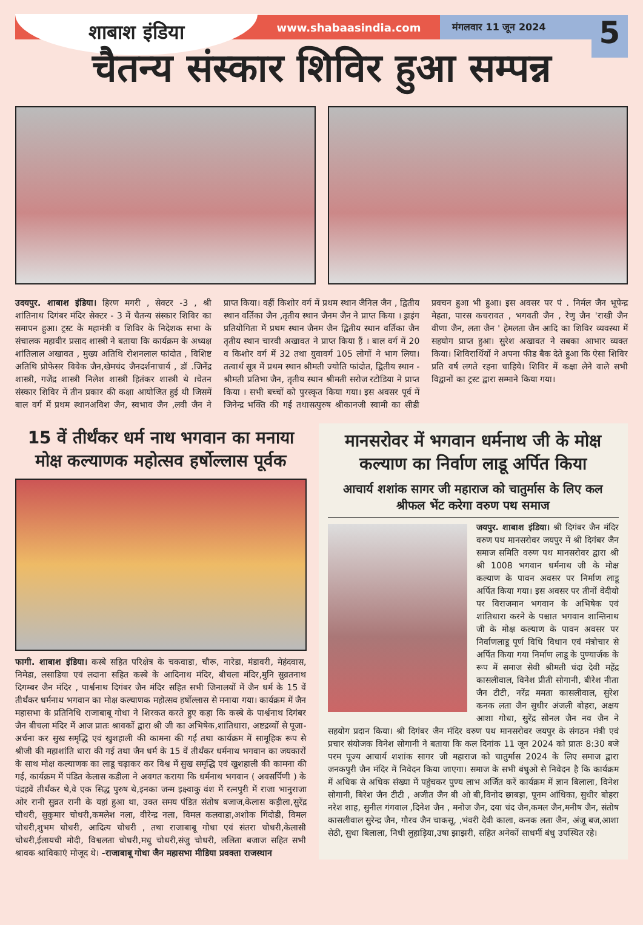शाबाश इंडिया
www.shabaasindia.com
मंगलवार 11 जून 2024
5
चैतन्य संस्कार शिविर हुआ सम्पन्न
उदयपुर. शाबाश इंडिया। हिरण मगरी , सेक्टर -3 , श्री शांतिनाथ दिगंबर मंदिर सेक्टर - 3 में चैतन्य संस्कार शिविर का समापन हुआ। ट्रस्ट के महामंत्री व शिविर के निदेशक सभा के संचालक महावीर प्रसाद शास्त्री ने बताया कि कार्यक्रम के अध्यक्ष शांतिलाल अखावत , मुख्य अतिथि रोशनलाल फांदोत , विशिष्ट अतिथि प्रोफेसर विवेक जैन,खेमचंद जैनदर्शनाचार्य , डॉ .जिनेंद्र शास्त्री, गजेंद्र शास्त्री निलेश शास्त्री हितंकर शास्त्री थे ।चेतन संस्कार शिविर में तीन प्रकार की कक्षा आयोजित हुई थी जिसमें बाल वर्ग में प्रथम स्थानअविश जैन, स्वभाव जैन ,लवी जैन ने प्राप्त किया। वहीं किशोर वर्ग में प्रथम स्थान जैनिल जैन , द्वितीय स्थान वर्तिका जैन ,तृतीय स्थान जैनम जैन ने प्राप्त किया । ड्राइंग प्रतियोगिता में प्रथम स्थान जैनम जैन द्वितीय स्थान वर्तिका जैन तृतीय स्थान चारवी अखावत ने प्राप्त किया हैं । बाल वर्ग में 20 व किशोर वर्ग में 32 तथा युवावर्ग 105 लोगों ने भाग लिया। तत्वार्थ सूत्र में प्रथम स्थान श्रीमती ज्योति फांदोत, द्वितीय स्थान - श्रीमती प्रतिभा जैन, तृतीय स्थान श्रीमती सरोज रटोडिया ने प्राप्त किया । सभी बच्चों को पुरस्कृत किया गया। इस अवसर पूर्व में जिनेन्द्र भक्ति की गई तथासत्पुरुष श्रीकानजी स्वामी का सीडी प्रवचन हुआ भी हुआ। इस अवसर पर पं . निर्मल जैन भूपेन्द्र मेहता, पारस कचरावत , भगवती जैन , रेणु जैन 'राखी जैन वीणा जैन, लता जैन ' हेमलता जैन आदि का शिविर व्यवस्था में सहयोग प्राप्त हुआ। सुरेश अखावत ने सबका आभार व्यक्त किया। शिविरार्थियों ने अपना फीड बैक देते हुआ कि ऐसा शिविर प्रति वर्ष लगते रहना चाहिये। शिविर में कक्षा लेने वाले सभी विद्वानों का ट्रस्ट द्वारा सम्माने किया गया।
15 वें तीर्थंकर धर्म नाथ भगवान का मनाया मोक्ष कल्याणक महोत्सव हर्षोल्लास पूर्वक
फागी. शाबाश इंडिया। कस्बे सहित परिक्षेत्र के चकवाडा, चौरू, नारेडा, मंडावरी, मेहंदवास, निमेडा, लसाडिया एवं लदाना सहित कस्बे के आदिनाथ मंदिर, बीचला मंदिर,मुनि सुव्रतनाथ दिगम्बर जैन मंदिर , पार्श्वनाथ दिगंबर जैन मंदिर सहित सभी जिनालयों में जैन धर्म के 15 वें तीर्थंकर धर्मनाथ भगवान का मोक्ष कल्याणक महोत्सव हर्षोल्लास से मनाया गया। कार्यक्रम में जैन महासभा के प्रतिनिधि राजाबाबू गोधा ने शिरकत करते हुए कहा कि कस्बे के पार्श्वनाथ दिगंबर जैन बीचला मंदिर में आज प्रातः श्रावकों द्वारा श्री जी का अभिषेक,शांतिधारा, अष्टद्रव्यों से पूजा-अर्चना कर सुख समृद्धि एवं खुशहाली की कामना की गई तथा कार्यक्रम में सामूहिक रूप से श्रीजी की महाशांति धारा की गई तथा जैन धर्म के 15 वें तीर्थंकर धर्मनाथ भगवान का जयकारों के साथ मोक्ष कल्याणक का लाडू चढ़ाकर कर विश्व में सुख समृद्धि एवं खुशहाली की कामना की गई, कार्यक्रम में पंडित केलास कडीला ने अवगत कराया कि धर्मनाथ भगवान ( अवसर्पिणी ) के पंद्रहवें तीर्थंकर थे,वे एक सिद्ध पुरुष थे,इनका जन्म इक्ष्वाकु वंश में रत्नपुरी में राजा भानुराजा ओर रानी सुव्रत रानी के यहां हुआ था, उक्त समय पंडित संतोष बजाज,केलास कड़ीला,सुरेंद्र चौधरी, सुकुमार चोधरी,कमलेश नला, वीरेन्द्र नला, विमल कलवाडा,अशोक गिंदोडी, विमल चोधरी,शुभम चोधरी, आदित्य चोधरी , तथा राजाबाबू गोधा एवं संतरा चोधरी,केलासी चोधरी,ईलायची मोदी, विश्वलता चोधरी,मधु चोधरी,संजु चोधरी, ललिता बजाज सहित सभी श्रावक श्राविकाएं मोजूद थे। -राजाबाबू गोधा जैन महासभा मीडिया प्रवक्ता राजस्थान
मानसरोवर में भगवान धर्मनाथ जी के मोक्ष कल्याण का निर्वाण लाडू अर्पित किया
आचार्य शशांक सागर जी महाराज को चातुर्मास के लिए कल श्रीफल भेंट करेगा वरुण पथ समाज
जयपुर. शाबाश इंडिया। श्री दिगंबर जैन मंदिर वरुण पथ मानसरोवर जयपुर में श्री दिगंबर जैन समाज समिति वरुण पथ मानसरोवर द्वारा श्री श्री 1008 भगवान धर्मनाथ जी के मोक्ष कल्याण के पावन अवसर पर निर्माण लाडू अर्पित किया गया। इस अवसर पर तीनों वेदीयो पर विराजमान भगवान के अभिषेक एवं शांतिधारा करने के पश्चात भगवान शान्तिनाथ जी के मोक्ष कल्याण के पावन अवसर पर निर्वाणलाडू पूर्ण विधि विधान एवं मंत्रोचार से अर्पित किया गया निर्माण लाडू के पुण्यार्जक के रूप में समाज सेवी श्रीमती चंदा देवी महेंद्र कासलीवाल, विनेश प्रीती सोगानी, बीरेश नीता जैन टीटी, नरेंद्र ममता कासलीवाल, सुरेश कनक लता जैन सुधीर अंजली बोहरा, अक्षय आशा गोधा, सुरेंद्र सोनल जैन नव जैन ने सहयोग प्रदान किया। श्री दिगंबर जैन मंदिर वरुण पथ मानसरोवर जयपुर के संगठन मंत्री एवं प्रचार संयोजक विनेश सोगानी ने बताया कि कल दिनांक 11 जून 2024 को प्रातः 8:30 बजे परम पूज्य आचार्य शशांक सागर जी महाराज को चातुर्मास 2024 के लिए समाज द्वारा जनकपुरी जैन मंदिर में निवेदन किया जाएगा। समाज के सभी बंधुओ से निवेदन है कि कार्यक्रम में अधिक से अधिक संख्या में पहुंचकर पुण्य लाभ अर्जित करें कार्यक्रम में ज्ञान बिलाला, विनेश सोगानी, बिरेश जैन टीटी , अजीत जैन बी ओ बी,विनोद छाबड़ा, पूनम आंधिका, सुधीर बोहरा नरेश शाह, सुनील गंगवाल ,दिनेश जैन , मनोज जैन, दया चंद जैन,कमल जैन,मनीष जैन, संतोष कासलीवाल सुरेन्द्र जैन, गौरव जैन चाकसू, ,भंवरी देवी काला, कनक लता जैन, अंजू बज,आशा सेठी, सुधा बिलाला, निधी लुहाड़िया,उषा झाझरी, सहित अनेकों साधर्मी बंधु उपस्थित रहे।